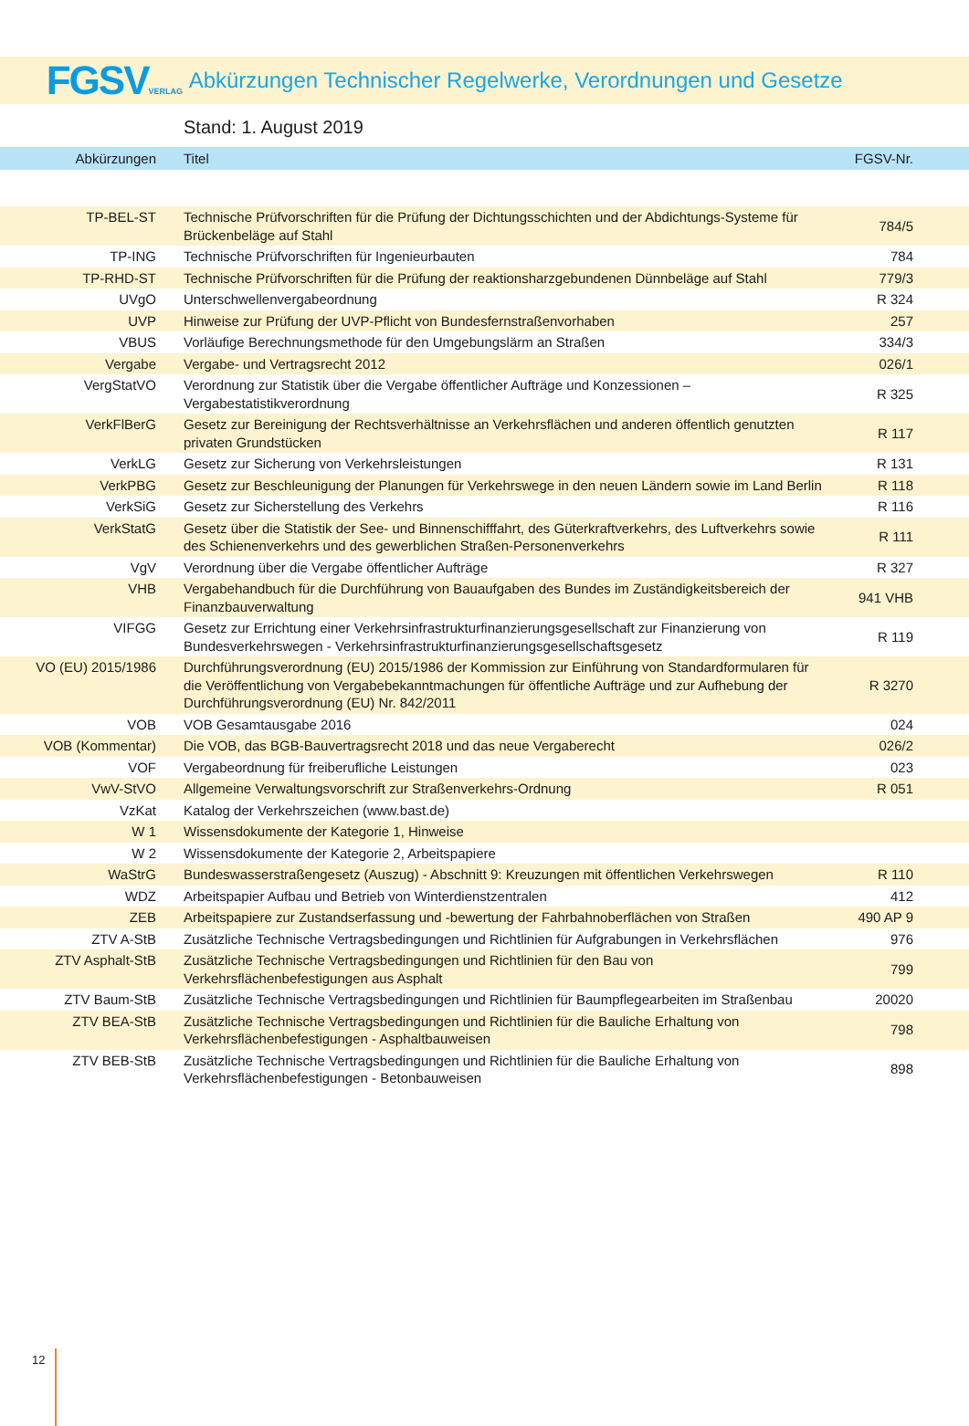FGSVVERLAG
Abkürzungen Technischer Regelwerke, Verordnungen und Gesetze
Stand: 1. August 2019
Abkürzungen Titel FGSV-Nr.
| TP-BEL-ST | Technische Prüfvorschriften für die Prüfung der Dichtungsschichten und der Abdichtungs-Systeme für Brückenbeläge auf Stahl | 784/5 |
| TP-ING | Technische Prüfvorschriften für Ingenieurbauten | 784 |
| TP-RHD-ST | Technische Prüfvorschriften für die Prüfung der reaktionsharzgebundenen Dünnbeläge auf Stahl | 779/3 |
| UVgO | Unterschwellenvergabeordnung | R 324 |
| UVP | Hinweise zur Prüfung der UVP-Pflicht von Bundesfernstraßenvorhaben | 257 |
| VBUS | Vorläufige Berechnungsmethode für den Umgebungslärm an Straßen | 334/3 |
| Vergabe | Vergabe- und Vertragsrecht 2012 | 026/1 |
| VergStatVO | Verordnung zur Statistik über die Vergabe öffentlicher Aufträge und Konzessionen – Vergabestatistikverordnung | R 325 |
| VerkFlBerG | Gesetz zur Bereinigung der Rechtsverhältnisse an Verkehrsflächen und anderen öffentlich genutzten privaten Grundstücken | R 117 |
| VerkLG | Gesetz zur Sicherung von Verkehrsleistungen | R 131 |
| VerkPBG | Gesetz zur Beschleunigung der Planungen für Verkehrswege in den neuen Ländern sowie im Land Berlin | R 118 |
| VerkSiG | Gesetz zur Sicherstellung des Verkehrs | R 116 |
| VerkStatG | Gesetz über die Statistik der See- und Binnenschifffahrt, des Güterkraftverkehrs, des Luftverkehrs sowie des Schienenverkehrs und des gewerblichen Straßen-Personenverkehrs | R 111 |
| VgV | Verordnung über die Vergabe öffentlicher Aufträge | R 327 |
| VHB | Vergabehandbuch für die Durchführung von Bauaufgaben des Bundes im Zuständigkeitsbereich der Finanzbauverwaltung | 941 VHB |
| VIFGG | Gesetz zur Errichtung einer Verkehrsinfrastrukturfinanzierungsgesellschaft zur Finanzierung von Bundesverkehrswegen - Verkehrsinfrastrukturfinanzierungsgesellschaftsgesetz | R 119 |
| VO (EU) 2015/1986 | Durchführungsverordnung (EU) 2015/1986 der Kommission zur Einführung von Standardformularen für die Veröffentlichung von Vergabebekanntmachungen für öffentliche Aufträge und zur Aufhebung der Durchführungsverordnung (EU) Nr. 842/2011 | R 3270 |
| VOB | VOB Gesamtausgabe 2016 | 024 |
| VOB (Kommentar) | Die VOB, das BGB-Bauvertragsrecht 2018 und das neue Vergaberecht | 026/2 |
| VOF | Vergabeordnung für freiberufliche Leistungen | 023 |
| VwV-StVO | Allgemeine Verwaltungsvorschrift zur Straßenverkehrs-Ordnung | R 051 |
| VzKat | Katalog der Verkehrszeichen (www.bast.de) | |
| W 1 | Wissensdokumente der Kategorie 1, Hinweise | |
| W 2 | Wissensdokumente der Kategorie 2, Arbeitspapiere | |
| WaStrG | Bundeswasserstraßengesetz (Auszug) - Abschnitt 9: Kreuzungen mit öffentlichen Verkehrswegen | R 110 |
| WDZ | Arbeitspapier Aufbau und Betrieb von Winterdienstzentralen | 412 |
| ZEB | Arbeitspapiere zur Zustandserfassung und -bewertung der Fahrbahnoberflächen von Straßen | 490 AP 9 |
| ZTV A-StB | Zusätzliche Technische Vertragsbedingungen und Richtlinien für Aufgrabungen in Verkehrsflächen | 976 |
| ZTV Asphalt-StB | Zusätzliche Technische Vertragsbedingungen und Richtlinien für den Bau von Verkehrsflächenbefestigungen aus Asphalt | 799 |
| ZTV Baum-StB | Zusätzliche Technische Vertragsbedingungen und Richtlinien für Baumpflegearbeiten im Straßenbau | 20020 |
| ZTV BEA-StB | Zusätzliche Technische Vertragsbedingungen und Richtlinien für die Bauliche Erhaltung von Verkehrsflächenbefestigungen - Asphaltbauweisen | 798 |
| ZTV BEB-StB | Zusätzliche Technische Vertragsbedingungen und Richtlinien für die Bauliche Erhaltung von Verkehrsflächenbefestigungen - Betonbauweisen | 898 |
12